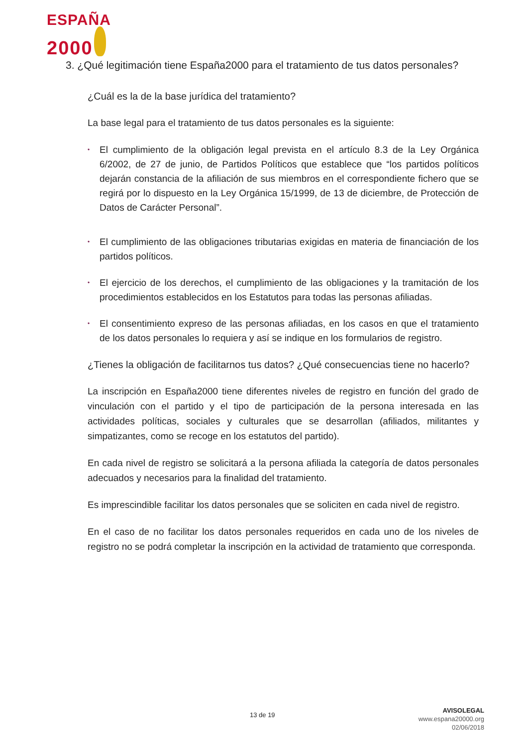ESPAÑA
2000
3. ¿Qué legitimación tiene España2000 para el tratamiento de tus datos personales?
¿Cuál es la de la base jurídica del tratamiento?
La base legal para el tratamiento de tus datos personales es la siguiente:
• El cumplimiento de la obligación legal prevista en el artículo 8.3 de la Ley Orgánica 6/2002, de 27 de junio, de Partidos Políticos que establece que “los partidos políticos dejarán constancia de la afiliación de sus miembros en el correspondiente fichero que se regirá por lo dispuesto en la Ley Orgánica 15/1999, de 13 de diciembre, de Protección de Datos de Carácter Personal”.
• El cumplimiento de las obligaciones tributarias exigidas en materia de financiación de los partidos políticos.
• El ejercicio de los derechos, el cumplimiento de las obligaciones y la tramitación de los procedimientos establecidos en los Estatutos para todas las personas afiliadas.
• El consentimiento expreso de las personas afiliadas, en los casos en que el tratamiento de los datos personales lo requiera y así se indique en los formularios de registro.
¿Tienes la obligación de facilitarnos tus datos? ¿Qué consecuencias tiene no hacerlo?
La inscripción en España2000 tiene diferentes niveles de registro en función del grado de vinculación con el partido y el tipo de participación de la persona interesada en las actividades políticas, sociales y culturales que se desarrollan (afiliados, militantes y simpatizantes, como se recoge en los estatutos del partido).
En cada nivel de registro se solicitará a la persona afiliada la categoría de datos personales adecuados y necesarios para la finalidad del tratamiento.
Es imprescindible facilitar los datos personales que se soliciten en cada nivel de registro.
En el caso de no facilitar los datos personales requeridos en cada uno de los niveles de registro no se podrá completar la inscripción en la actividad de tratamiento que corresponda.
13 de 19
AVISOLEGAL
www.espana20000.org
02/06/2018